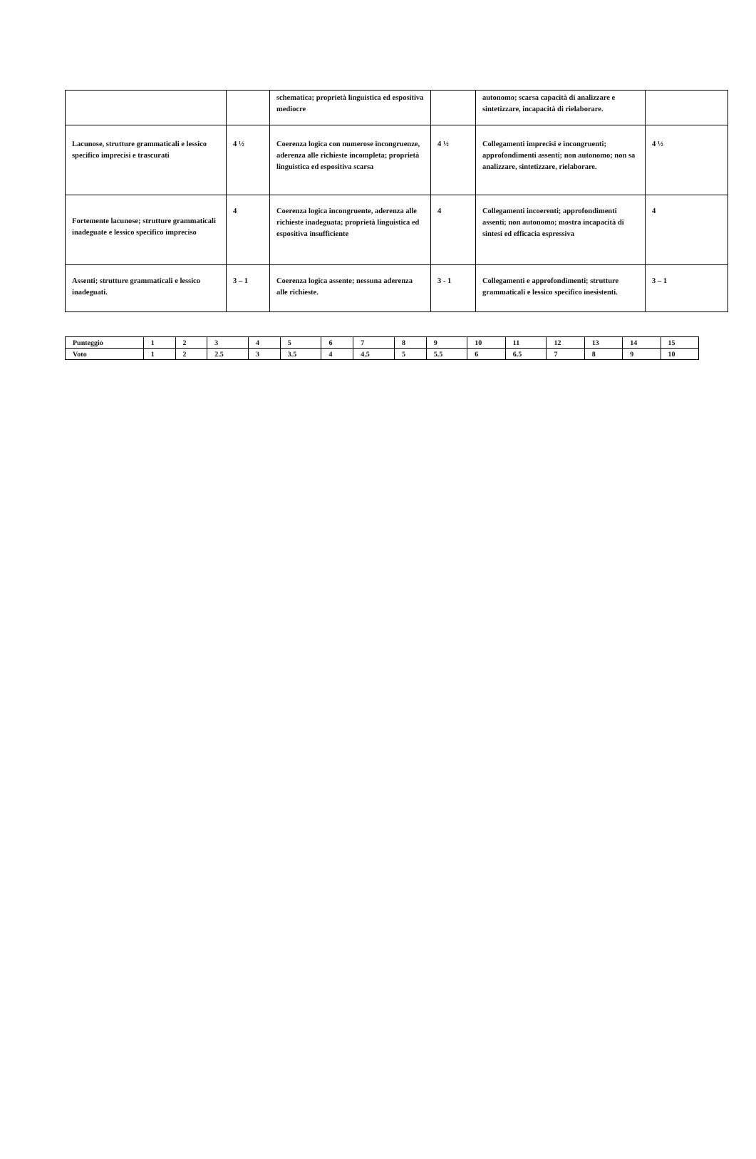| | | schematica; proprietà linguistica ed espositiva mediocre | | autonomo; scarsa capacità di analizzare e sintetizzare, incapacità di rielaborare. | |
| Lacunose, strutture grammaticali e lessico specifico imprecisi e trascurati | 4 ½ | Coerenza logica con numerose incongruenze, aderenza alle richieste incompleta; proprietà linguistica ed espositiva scarsa | 4 ½ | Collegamenti imprecisi e incongruenti; approfondimenti assenti; non autonomo; non sa analizzare, sintetizzare, rielaborare. | 4 ½ |
| Fortemente lacunose; strutture grammaticali inadeguate e lessico specifico impreciso | 4 | Coerenza logica incongruente, aderenza alle richieste inadeguata; proprietà linguistica ed espositiva insufficiente | 4 | Collegamenti incoerenti; approfondimenti assenti; non autonomo; mostra incapacità di sintesi ed efficacia espressiva | 4 |
| Assenti; strutture grammaticali e lessico inadeguati. | 3 – 1 | Coerenza logica assente; nessuna aderenza alle richieste. | 3 - 1 | Collegamenti e approfondimenti; strutture grammaticali e lessico specifico inesistenti. | 3 – 1 |
| Punteggio | 1 | 2 | 3 | 4 | 5 | 6 | 7 | 8 | 9 | 10 | 11 | 12 | 13 | 14 | 15 |
| Voto | 1 | 2 | 2.5 | 3 | 3.5 | 4 | 4.5 | 5 | 5.5 | 6 | 6.5 | 7 | 8 | 9 | 10 |